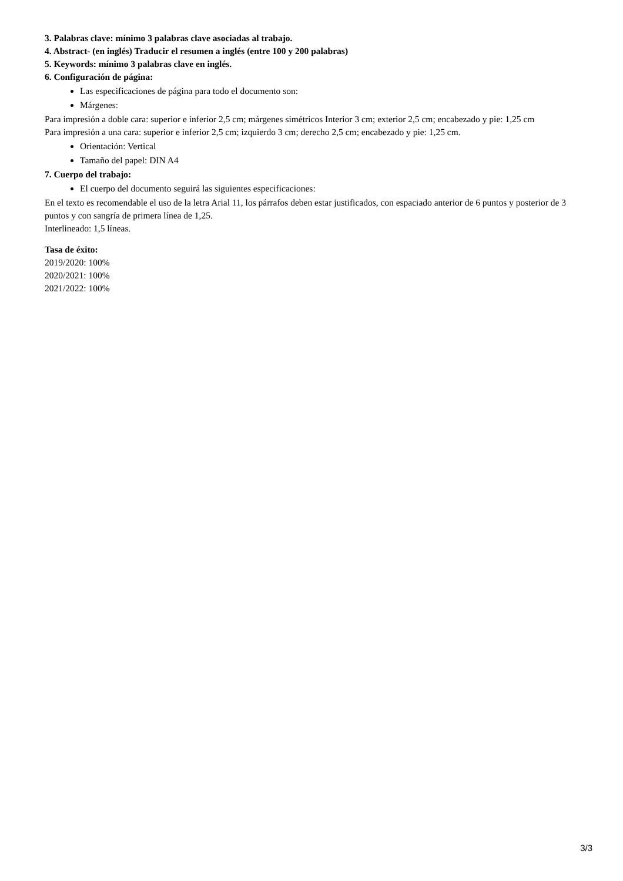3. Palabras clave: mínimo 3 palabras clave asociadas al trabajo.
4. Abstract- (en inglés) Traducir el resumen a inglés (entre 100 y 200 palabras)
5. Keywords: mínimo 3 palabras clave en inglés.
6. Configuración de página:
Las especificaciones de página para todo el documento son:
Márgenes:
Para impresión a doble cara: superior e inferior 2,5 cm; márgenes simétricos Interior 3 cm; exterior 2,5 cm; encabezado y pie: 1,25 cm
Para impresión a una cara: superior e inferior 2,5 cm; izquierdo 3 cm; derecho 2,5 cm; encabezado y pie: 1,25 cm.
Orientación: Vertical
Tamaño del papel: DIN A4
7. Cuerpo del trabajo:
El cuerpo del documento seguirá las siguientes especificaciones:
En el texto es recomendable el uso de la letra Arial 11, los párrafos deben estar justificados, con espaciado anterior de 6 puntos y posterior de 3 puntos y con sangría de primera línea de 1,25.
Interlineado: 1,5 líneas.
Tasa de éxito:
2019/2020: 100%
2020/2021: 100%
2021/2022: 100%
3/3